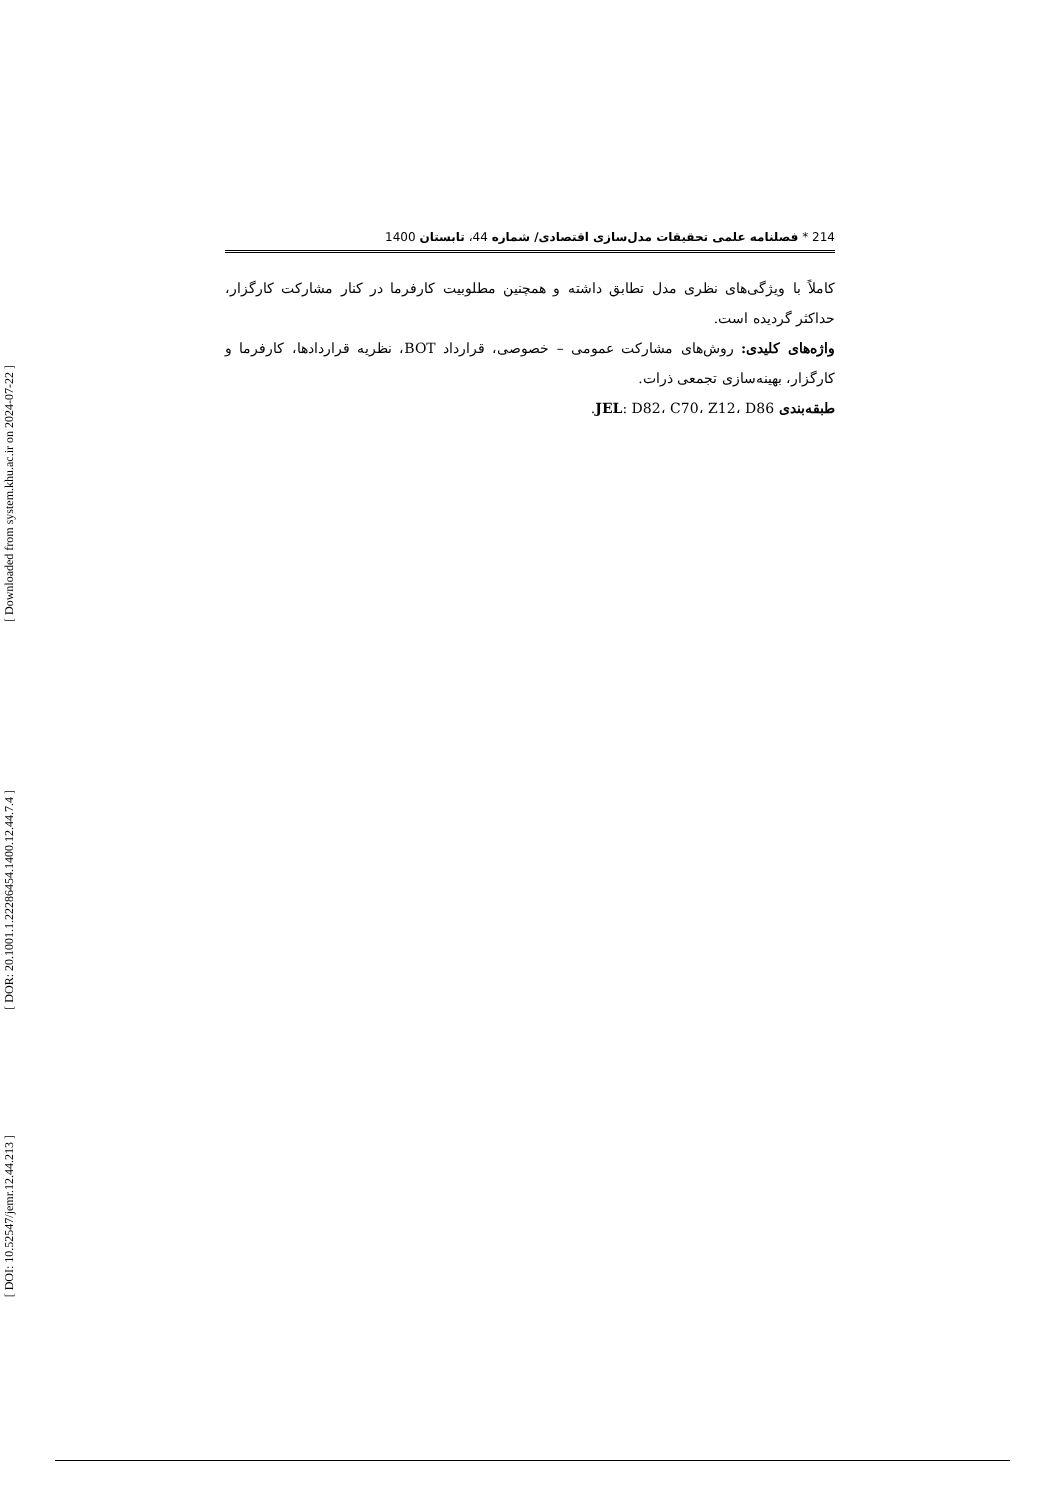[ Downloaded from system.khu.ac.ir on 2024-07-22 ]
[ DOR: 20.1001.1.22286454.1400.12.44.7.4 ]
[ DOI: 10.52547/jemr.12.44.213 ]
214 * فصلنامه علمی تحقیقات مدل‌سازی اقتصادی/ شماره 44، تابستان 1400
کاملاً با ویژگی‌های نظری مدل تطابق داشته و همچنین مطلوبیت کارفرما در کنار مشارکت کارگزار، حداکثر گردیده است.
واژه‌های کلیدی: روش‌های مشارکت عمومی – خصوصی، قرارداد BOT، نظریه قراردادها، کارفرما و کارگزار، بهینه‌سازی تجمعی ذرات.
طبقه‌بندی JEL: D82، C70، Z12، D86.